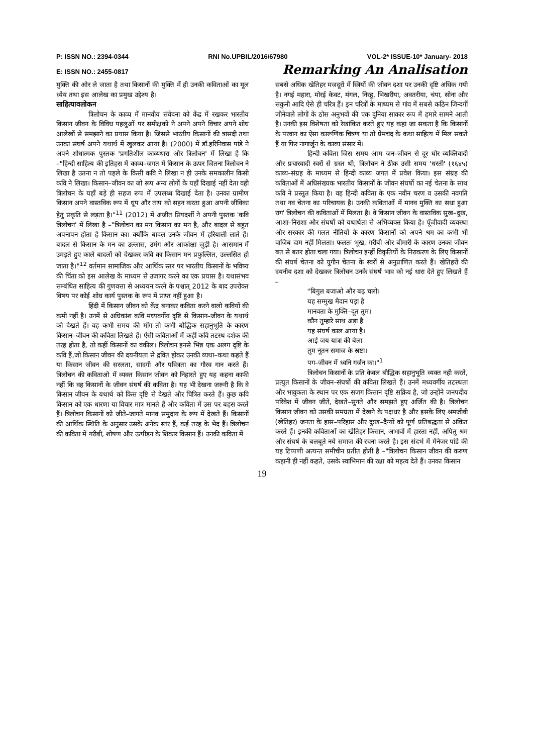P: ISSN NO.: 2394-0344 RNI No.UPBIL/2016/67980 VOL-2* ISSUE-10* January- 2018
E: ISSN NO.: 2455-0817 Remarking An Analisation
मुक्ति की ओर ले जाता है तथा किसानों की मुक्ति में ही उनकी कविताओं का मूल ध्येय तथा इस आलेख का प्रमुख उद्देश्य है।
साहित्यावलोकन
त्रिलोचन के काव्य में मानवीय संवेदना को केंद्र में रखकर भारतीय किसान जीवन के विविध पहलुओं पर समीक्षकों ने अपने अपने विचार अपने शोध आलेखों से समझाने का प्रयास किया है। जिससे भारतीय किसानों की त्रासदी तथा उनका संघर्ष अपने यथार्थ में खुलकर आया है। (2000) में डॉ.हरिनिवास पांडे ने अपने शोधात्मक पुस्तक 'प्रगतिशील काव्यधारा और त्रिलोचन' में लिखा है कि –"हिन्दी साहित्य की इतिहस में काव्य–जगत में किसान के ऊपर जितना त्रिलोचन ने लिखा है उतना न तो पहले के किसी कवि ने लिखा न ही उनके समकालीन किसी कवि ने लिखा। किसान–जीवन का जो रूप अन्य लोगों के यहाँ दिखाई नहीं देता वही त्रिलोचन के यहाँ बड़े ही सहज रूप में उपलब्ध दिखाई देता है। उनका ग्रामीण किसान अपने वास्तविक रूप में धूप और ताप को सहन करता हुआ अपनी जीविका हेतु प्रकृति से लड़ता है।"<sup>11</sup> (2012) में अजीत प्रियदर्शी ने अपनी पुस्तक 'कवि त्रिलोचन' में लिखा है –"त्रिलोचन का मन किसान का मन है, और बादल से बहुत अपनापन होता है किसान का। क्योंकि बादल उनके जीवन में हरियाली लाते हैं। बादल से किसान के मन का उल्लास, उमंग और आकांक्षा जुड़ी है। आसमान में उमड़ते हुए काले बादलों को देखकर कवि का किसान मन प्रफुल्लित, उल्लसित हो जाता है।"<sup>12</sup> वर्तमान सामाजिक और आर्थिक स्तर पर भारतीय किसानों के भविष्य की चिंता को इस आलेख के माध्यम से उजागर करने का एक प्रयास है। यथासंभव सम्बंधित साहित्य की गुणवत्ता से अध्ययन करने के पश्चात् 2012 के बाद उपरोक्त विषय पर कोई शोध कार्य पुस्तक के रूप में प्राप्त नहीं हुआ है।
हिंदी में किसान जीवन को केंद्र बनाकर कविता करने वालो कवियों की कमी नहीं है। उनमें से अधिकांश कवि मध्यवर्गीय दृष्टि से किसान–जीवन के यथार्थ को देखते हैं। वह कभी समय की माँग तो कभी बौद्धिक सहानुभूति के कारण किसान–जीवन की कविता लिखते हैं। ऐसी कविताओं में कहीं कवि तटस्थ दर्शक की तरह होता है, तो कहीं किसानों का वकील। त्रिलोचन इनसे भिन्न एक अलग दृष्टि के कवि हैं,जो किसान जीवन की दयनीयता से द्रवित होकर उनकी व्यथा–कथा कहते हैं या किसान जीवन की सरलता, सादगी और पवित्रता का गौरव गान करते हैं। त्रिलोचन की कविताओ में व्यक्त किसान जीवन को निहारते हुए यह कहना काफी नहीं कि वह किसानों के जीवन संघर्ष की कविता है। यह भी देखना जरूरी है कि वे किसान जीवन के यथार्थ को किस दृष्टि से देखते और चित्रित करते हैं। कुछ कवि किसान को एक धारणा या विचार मात्र मानते हैं और कविता में उस पर बहस करते हैं। त्रिलोचन किसानों को जीते–जागते मानव समुदाय के रूप में देखते हैं। किसानों की आर्थिक स्थिति के अनुसार उसके अनेक स्तर हैं, कई तरह के भेद हैं। त्रिलोचन की कविता में गरीबी, शोषण और उत्पीड़न के शिकार किसान हैं। उनकी कविता में
सबसे अधिक खेतिहर मजदूरों में स्त्रियों की जीवन दशा पर उनकी दृष्टि अधिक गयी है। नगई महारा, मोरई केवट, मंगल, निरहू, भिखरीया, अवतरीया, चंपा, सोना और सकुनी आदि ऐसे ही चरित्र हैं। इन चरित्रों के माध्यम से गांव में सबसे कठिन जिन्दगीं जीनेवाले लोगों के ठोस अनुभवों की एक दुनिया साकार रूप में हमारे सामने आती है। उनकी इस विशेषता को रेखांकित करते हुए यह कहा जा सकता है कि किसानों के परवान का ऐसा कारूणिक चित्रण या तो प्रेमचंद के कथा साहित्य में मिल सकते हैं या फिर नागार्जुन के काव्य संसार में।
हिन्दी कविता जिस समय आम जन–जीवन से दूर घोर व्यक्तिवादी और प्रचारवादी स्वरों से ग्रस्त थी, त्रिलोचन ने ठीक उसी समय 'धरती' (१६४५) काव्य–संग्रह के माध्यम से हिन्दी काव्य जगत में प्रवेश किया। इस संग्रह की कविताओं में अधिसंख्यक भारतीय किसानों के जीवन संघर्षो का नई चेतना के साथ कवि ने प्रस्तुत किया है। वह हिन्दी कविता के एक नवीन चरण व उसकी नवगति तथा नव चेतना का परिचायक है। उनकी कविताओं में मानव मुक्ति का सधा हुआ राग' त्रिलोचन की कविताओं में मिलता है। वे किसान जीवन के वास्तविक सुख–दुख, आशा–निराशा और संघर्षों को यथार्थता से अभिव्यक्त किया है। पूँजीवादी व्यवस्था और सरकार की गलत नीतियों के कारण किसानों को अपने श्रम का कभी भी वाजिब दाम नहीं मिलता। फलतः भूख, गरीबी और बीमारी के कारण उनका जीवन बत से बतर होता चला गया। त्रिलोचन इन्हीं विकृतियों के निराकरण के लिए किसानों की संघर्ष चेतना को युगीन चेतना के स्वरों से अनुप्राणित करते हैं। खेतिहरों की दयनीय दशा को देखकर त्रिलोचन उनके संघर्ष भाव को नई धारा देते हुए लिखते हैं –
"बिगुल बजाओ और बढ़ चलो।
यह सम्मुख मैदान पड़ा है
मानवता के मुक्ति–दूत तुम।
कौन तुम्हारे साथ अड़ा है
यह संघर्ष काल आया है।
आई जय यात्रा की बेला
तुम नूतन समाज के स्रष्टा।
पग–जीवन में ध्वनि गर्जन का।"<sup>1</sup>
त्रिलोचन किसानों के प्रति केवल बौद्धिक सहानुभूति व्यक्त नही करते, प्रत्युत किसानों के जीवन–संघर्षो की कविता लिखते हैं। उनमें मध्यवर्गीय तटस्थता और भावुकता के स्थान पर एक सजग किसान दृष्टि सक्रिय है, जो उन्होंने जनपदीय परिवेश में जीवन जीते, देखते–सुनते और समझते हुए अर्जित की है। त्रिलोचन किसान जीवन को उसकी समग्रता में देखने के पक्षधर है और इसके लिए श्रमजीवी (खेतिहर) जनता के हास–परिहास और दुःख–दैन्यों को पूर्ण प्रतिबद्धता से अंकित करते हैं। इनकी कविताओं का खेतिहर किसान, अभावों में हारता नहीं, अपितु श्रम और संघर्ष के बलबूते नये समाज की रचना करते है। इस संदर्भ में मैनेजर पांडे की यह टिप्पणी अत्यन्त समीचीन प्रतीत होती है –"त्रिलोचन किसान जीवन की करुण कहानी ही नहीं कहते, उसके स्वाभिमान की रक्षा को महत्व देते हैं। उनका किसान
19